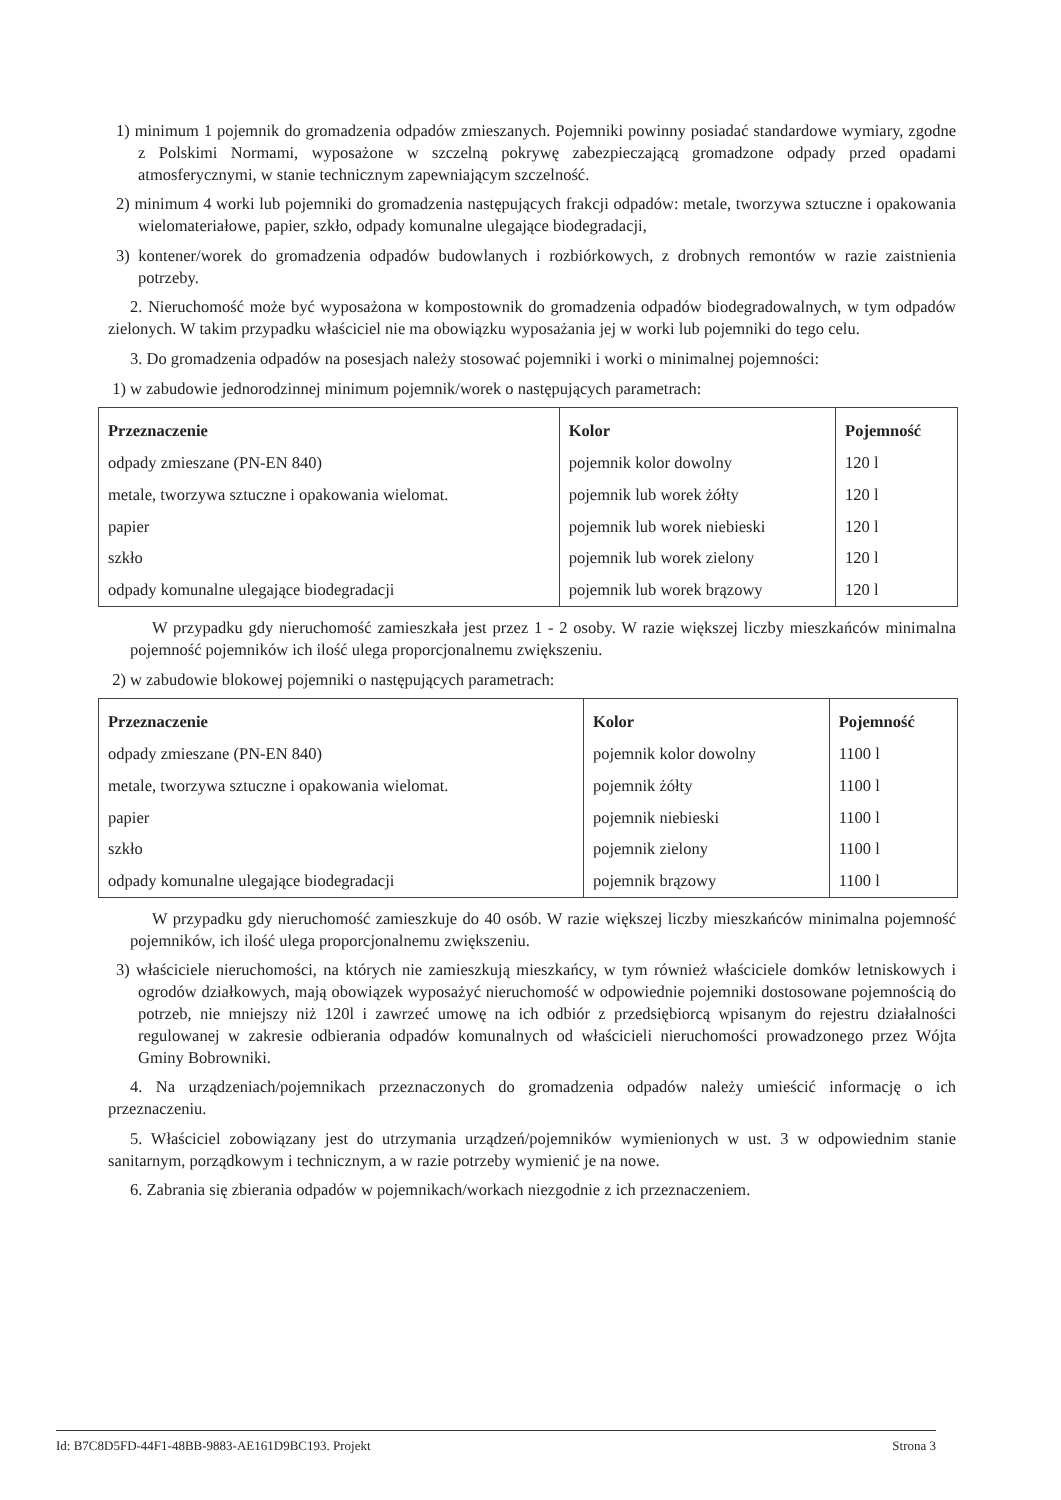1) minimum 1 pojemnik do gromadzenia odpadów zmieszanych. Pojemniki powinny posiadać standardowe wymiary, zgodne z Polskimi Normami, wyposażone w szczelną pokrywę zabezpieczającą gromadzone odpady przed opadami atmosferycznymi, w stanie technicznym zapewniającym szczelność.
2) minimum 4 worki lub pojemniki do gromadzenia następujących frakcji odpadów: metale, tworzywa sztuczne i opakowania wielomateriałowe, papier, szkło, odpady komunalne ulegające biodegradacji,
3) kontener/worek do gromadzenia odpadów budowlanych i rozbiórkowych, z drobnych remontów w razie zaistnienia potrzeby.
2. Nieruchomość może być wyposażona w kompostownik do gromadzenia odpadów biodegradowalnych, w tym odpadów zielonych. W takim przypadku właściciel nie ma obowiązku wyposażania jej w worki lub pojemniki do tego celu.
3. Do gromadzenia odpadów na posesjach należy stosować pojemniki i worki o minimalnej pojemności:
1) w zabudowie jednorodzinnej minimum pojemnik/worek o następujących parametrach:
| Przeznaczenie | Kolor | Pojemność |
| --- | --- | --- |
| odpady zmieszane (PN-EN 840) | pojemnik kolor dowolny | 120 l |
| metale, tworzywa sztuczne i opakowania wielomat. | pojemnik lub worek żółty | 120 l |
| papier | pojemnik lub worek niebieski | 120 l |
| szkło | pojemnik lub worek zielony | 120 l |
| odpady komunalne ulegające biodegradacji | pojemnik lub worek brązowy | 120 l |
W przypadku gdy nieruchomość zamieszkała jest przez 1 - 2 osoby. W razie większej liczby mieszkańców minimalna pojemność pojemników ich ilość ulega proporcjonalnemu zwiększeniu.
2) w zabudowie blokowej pojemniki o następujących parametrach:
| Przeznaczenie | Kolor | Pojemność |
| --- | --- | --- |
| odpady zmieszane (PN-EN 840) | pojemnik kolor dowolny | 1100 l |
| metale, tworzywa sztuczne i opakowania wielomat. | pojemnik żółty | 1100 l |
| papier | pojemnik niebieski | 1100 l |
| szkło | pojemnik zielony | 1100 l |
| odpady komunalne ulegające biodegradacji | pojemnik brązowy | 1100 l |
W przypadku gdy nieruchomość zamieszkuje do 40 osób. W razie większej liczby mieszkańców minimalna pojemność pojemników, ich ilość ulega proporcjonalnemu zwiększeniu.
3) właściciele nieruchomości, na których nie zamieszkują mieszkańcy, w tym również właściciele domków letniskowych i ogrodów działkowych, mają obowiązek wyposażyć nieruchomość w odpowiednie pojemniki dostosowane pojemnością do potrzeb, nie mniejszy niż 120l i zawrzeć umowę na ich odbiór z przedsiębiorcą wpisanym do rejestru działalności regulowanej w zakresie odbierania odpadów komunalnych od właścicieli nieruchomości prowadzonego przez Wójta Gminy Bobrowniki.
4. Na urządzeniach/pojemnikach przeznaczonych do gromadzenia odpadów należy umieścić informację o ich przeznaczeniu.
5. Właściciel zobowiązany jest do utrzymania urządzeń/pojemników wymienionych w ust. 3 w odpowiednim stanie sanitarnym, porządkowym i technicznym, a w razie potrzeby wymienić je na nowe.
6. Zabrania się zbierania odpadów w pojemnikach/workach niezgodnie z ich przeznaczeniem.
Id: B7C8D5FD-44F1-48BB-9883-AE161D9BC193. Projekt Strona 3